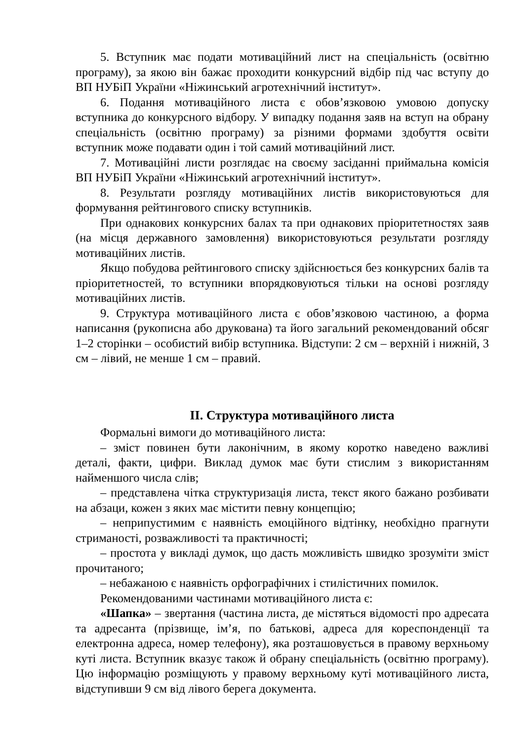5. Вступник має подати мотиваційний лист на спеціальність (освітню програму), за якою він бажає проходити конкурсний відбір під час вступу до ВП НУБіП України «Ніжинський агротехнічний інститут».
6. Подання мотиваційного листа є обов’язковою умовою допуску вступника до конкурсного відбору. У випадку подання заяв на вступ на обрану спеціальність (освітню програму) за різними формами здобуття освіти вступник може подавати один і той самий мотиваційний лист.
7. Мотиваційні листи розглядає на своєму засіданні приймальна комісія ВП НУБіП України «Ніжинський агротехнічний інститут».
8. Результати розгляду мотиваційних листів використовуються для формування рейтингового списку вступників.
При однакових конкурсних балах та при однакових пріоритетностях заяв (на місця державного замовлення) використовуються результати розгляду мотиваційних листів.
Якщо побудова рейтингового списку здійснюється без конкурсних балів та пріоритетностей, то вступники впорядковуються тільки на основі розгляду мотиваційних листів.
9. Структура мотиваційного листа є обов’язковою частиною, а форма написання (рукописна або друкована) та його загальний рекомендований обсяг 1–2 сторінки – особистий вибір вступника. Відступи: 2 см – верхній і нижній, 3 см – лівий, не менше 1 см – правий.
ІІ. Структура мотиваційного листа
Формальні вимоги до мотиваційного листа:
– зміст повинен бути лаконічним, в якому коротко наведено важливі деталі, факти, цифри. Виклад думок має бути стислим з використанням найменшого числа слів;
– представлена чітка структуризація листа, текст якого бажано розбивати на абзаци, кожен з яких має містити певну концепцію;
– неприпустимим є наявність емоційного відтінку, необхідно прагнути стриманості, розважливості та практичності;
– простота у викладі думок, що дасть можливість швидко зрозуміти зміст прочитаного;
– небажаною є наявність орфографічних і стилістичних помилок.
Рекомендованими частинами мотиваційного листа є:
«Шапка» – звертання (частина листа, де містяться відомості про адресата та адресанта (прізвище, ім’я, по батькові, адреса для кореспонденції та електронна адреса, номер телефону), яка розташовується в правому верхньому куті листа. Вступник вказує також й обрану спеціальність (освітню програму). Цю інформацію розміщують у правому верхньому куті мотиваційного листа, відступивши 9 см від лівого берега документа.